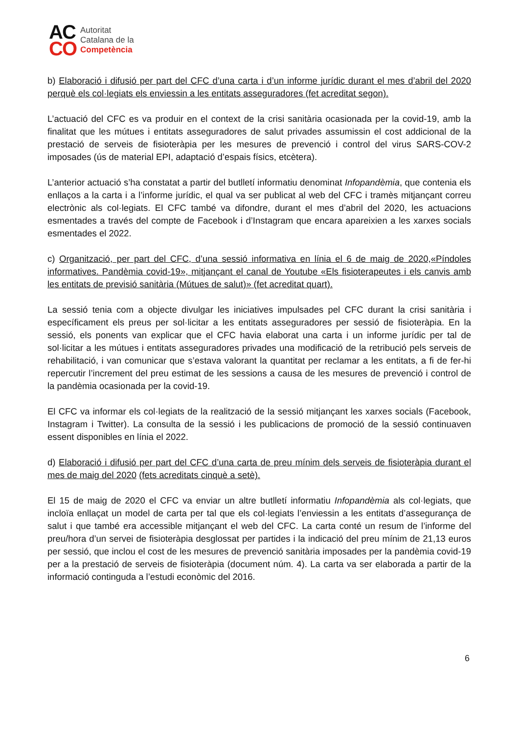AC
CO
Autoritat
Catalana de la
Competència
b) Elaboració i difusió per part del CFC d’una carta i d’un informe jurídic durant el mes d’abril del 2020 perquè els col·legiats els enviessin a les entitats asseguradores (fet acreditat segon).
L’actuació del CFC es va produir en el context de la crisi sanitària ocasionada per la covid-19, amb la finalitat que les mútues i entitats asseguradores de salut privades assumissin el cost addicional de la prestació de serveis de fisioteràpia per les mesures de prevenció i control del virus SARS-COV-2 imposades (ús de material EPI, adaptació d’espais físics, etcètera).
L’anterior actuació s’ha constatat a partir del butlletí informatiu denominat Infopandèmia, que contenia els enllaços a la carta i a l’informe jurídic, el qual va ser publicat al web del CFC i tramès mitjançant correu electrònic als col·legiats. El CFC també va difondre, durant el mes d’abril del 2020, les actuacions esmentades a través del compte de Facebook i d’Instagram que encara apareixien a les xarxes socials esmentades el 2022.
c) Organització, per part del CFC, d’una sessió informativa en línia el 6 de maig de 2020,«Píndoles informatives. Pandèmia covid-19», mitjançant el canal de Youtube «Els fisioterapeutes i els canvis amb les entitats de previsió sanitària (Mútues de salut)» (fet acreditat quart).
La sessió tenia com a objecte divulgar les iniciatives impulsades pel CFC durant la crisi sanitària i específicament els preus per sol·licitar a les entitats asseguradores per sessió de fisioteràpia. En la sessió, els ponents van explicar que el CFC havia elaborat una carta i un informe jurídic per tal de sol·licitar a les mútues i entitats asseguradores privades una modificació de la retribució pels serveis de rehabilitació, i van comunicar que s’estava valorant la quantitat per reclamar a les entitats, a fi de fer-hi repercutir l’increment del preu estimat de les sessions a causa de les mesures de prevenció i control de la pandèmia ocasionada per la covid-19.
El CFC va informar els col·legiats de la realització de la sessió mitjançant les xarxes socials (Facebook, Instagram i Twitter). La consulta de la sessió i les publicacions de promoció de la sessió continuaven essent disponibles en línia el 2022.
d) Elaboració i difusió per part del CFC d’una carta de preu mínim dels serveis de fisioteràpia durant el mes de maig del 2020 (fets acreditats cinquè a setè).
El 15 de maig de 2020 el CFC va enviar un altre butlletí informatiu Infopandèmia als col·legiats, que incloïa enllaçat un model de carta per tal que els col·legiats l’enviessin a les entitats d’assegurança de salut i que també era accessible mitjançant el web del CFC. La carta conté un resum de l’informe del preu/hora d’un servei de fisioteràpia desglossat per partides i la indicació del preu mínim de 21,13 euros per sessió, que inclou el cost de les mesures de prevenció sanitària imposades per la pandèmia covid-19 per a la prestació de serveis de fisioteràpia (document núm. 4). La carta va ser elaborada a partir de la informació continguda a l’estudi econòmic del 2016.
6